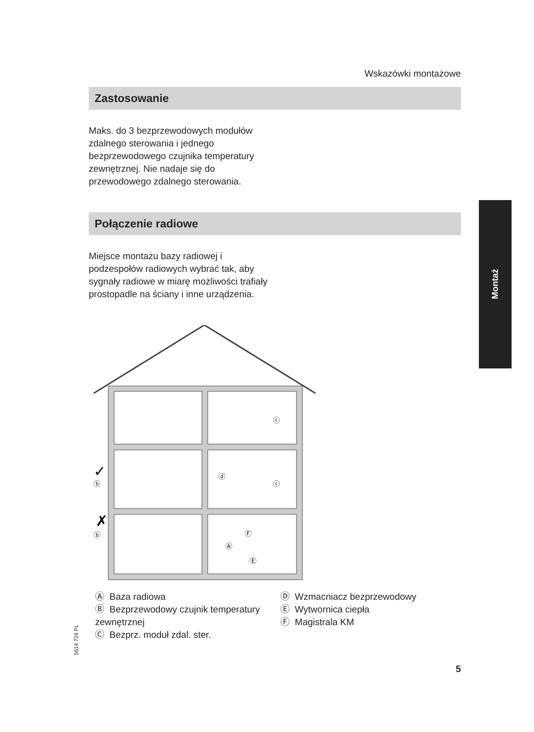Wskazówki montażowe
Zastosowanie
Maks. do 3 bezprzewodowych modułów zdalnego sterowania i jednego bezprzewodowego czujnika temperatury zewnętrznej. Nie nadaje się do przewodowego zdalnego sterowania.
Połączenie radiowe
Miejsce montażu bazy radiowej i podzespołów radiowych wybrać tak, aby sygnały radiowe w miarę możliwości trafiały prostopadle na ściany i inne urządzenia.
ⓒ
ⓒ
ⓓ
ⓑ
ⓑ
Ⓐ
Ⓕ
Ⓔ
✓
✗
Montaż
Ⓐ Baza radiowa
Ⓑ Bezprzewodowy czujnik temperatury zewnętrznej
Ⓒ Bezprz. moduł zdal. ster.
Ⓓ Wzmacniacz bezprzewodowy
Ⓔ Wytwornica ciepła
Ⓕ Magistrala KM
5614 724 PL
5